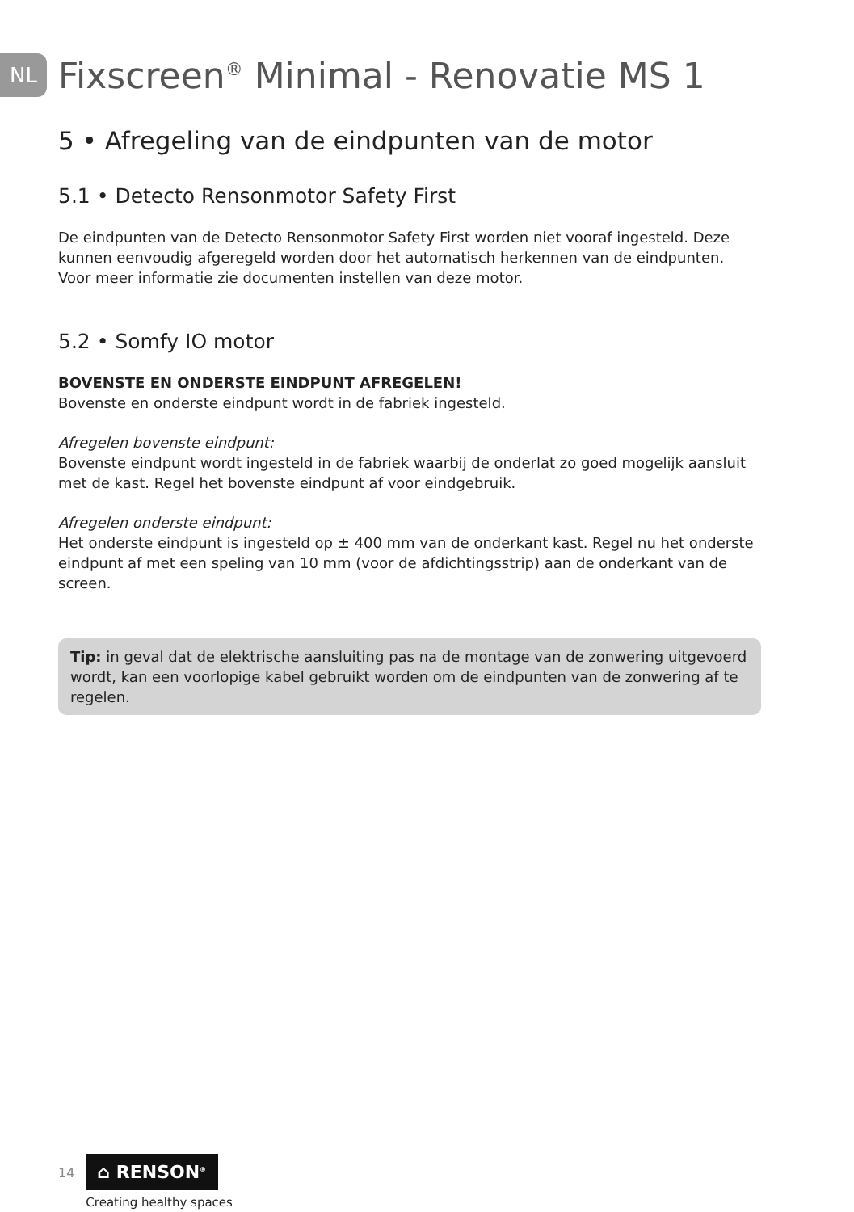NL
Fixscreen<sup>®</sup> Minimal - Renovatie MS 1
5 • Afregeling van de eindpunten van de motor
5.1 • Detecto Rensonmotor Safety First
De eindpunten van de Detecto Rensonmotor Safety First worden niet vooraf ingesteld. Deze kunnen eenvoudig afgeregeld worden door het automatisch herkennen van de eindpunten. Voor meer informatie zie documenten instellen van deze motor.
5.2 • Somfy IO motor
BOVENSTE EN ONDERSTE EINDPUNT AFREGELEN!
Bovenste en onderste eindpunt wordt in de fabriek ingesteld.
Afregelen bovenste eindpunt:
Bovenste eindpunt wordt ingesteld in de fabriek waarbij de onderlat zo goed mogelijk aansluit met de kast. Regel het bovenste eindpunt af voor eindgebruik.
Afregelen onderste eindpunt:
Het onderste eindpunt is ingesteld op ± 400 mm van de onderkant kast. Regel nu het onderste eindpunt af met een speling van 10 mm (voor de afdichtingsstrip) aan de onderkant van de screen.
Tip: in geval dat de elektrische aansluiting pas na de montage van de zonwering uitgevoerd wordt, kan een voorlopige kabel gebruikt worden om de eindpunten van de zonwering af te regelen.
14
⌂ RENSON<sup>®</sup>
Creating healthy spaces